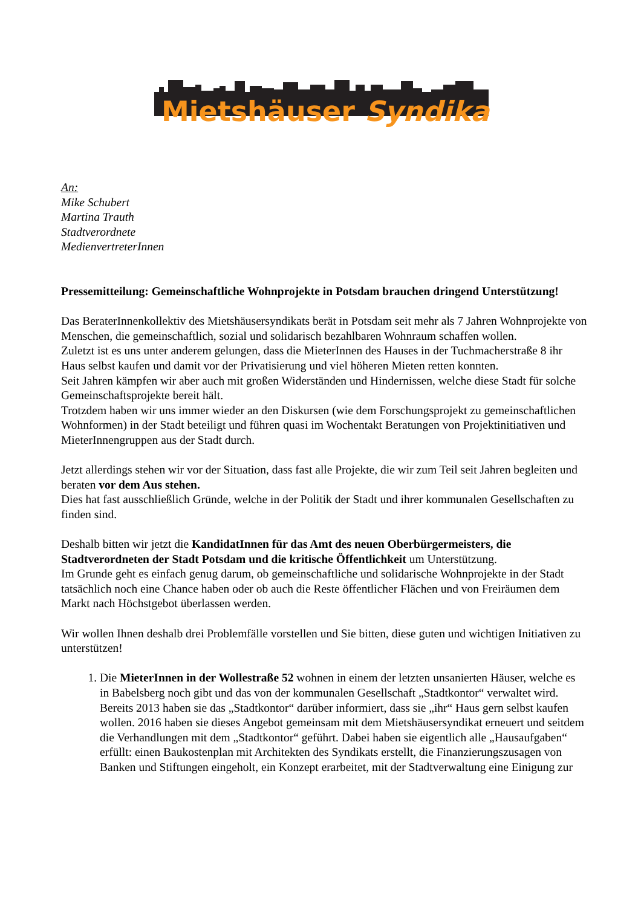Mietshäuser Syndikat
An:
Mike Schubert
Martina Trauth
Stadtverordnete
MedienvertreterInnen
Pressemitteilung: Gemeinschaftliche Wohnprojekte in Potsdam brauchen dringend Unterstützung!
Das BeraterInnenkollektiv des Mietshäusersyndikats berät in Potsdam seit mehr als 7 Jahren Wohnprojekte von Menschen, die gemeinschaftlich, sozial und solidarisch bezahlbaren Wohnraum schaffen wollen.
Zuletzt ist es uns unter anderem gelungen, dass die MieterInnen des Hauses in der Tuchmacherstraße 8 ihr Haus selbst kaufen und damit vor der Privatisierung und viel höheren Mieten retten konnten.
Seit Jahren kämpfen wir aber auch mit großen Widerständen und Hindernissen, welche diese Stadt für solche Gemeinschaftsprojekte bereit hält.
Trotzdem haben wir uns immer wieder an den Diskursen (wie dem Forschungsprojekt zu gemeinschaftlichen Wohnformen) in der Stadt beteiligt und führen quasi im Wochentakt Beratungen von Projektinitiativen und MieterInnengruppen aus der Stadt durch.
Jetzt allerdings stehen wir vor der Situation, dass fast alle Projekte, die wir zum Teil seit Jahren begleiten und beraten vor dem Aus stehen.
Dies hat fast ausschließlich Gründe, welche in der Politik der Stadt und ihrer kommunalen Gesellschaften zu finden sind.
Deshalb bitten wir jetzt die KandidatInnen für das Amt des neuen Oberbürgermeisters, die Stadtverordneten der Stadt Potsdam und die kritische Öffentlichkeit um Unterstützung.
Im Grunde geht es einfach genug darum, ob gemeinschaftliche und solidarische Wohnprojekte in der Stadt tatsächlich noch eine Chance haben oder ob auch die Reste öffentlicher Flächen und von Freiräumen dem Markt nach Höchstgebot überlassen werden.
Wir wollen Ihnen deshalb drei Problemfälle vorstellen und Sie bitten, diese guten und wichtigen Initiativen zu unterstützen!
1. Die MieterInnen in der Wollestraße 52 wohnen in einem der letzten unsanierten Häuser, welche es in Babelsberg noch gibt und das von der kommunalen Gesellschaft „Stadtkontor“ verwaltet wird. Bereits 2013 haben sie das „Stadtkontor“ darüber informiert, dass sie „ihr“ Haus gern selbst kaufen wollen. 2016 haben sie dieses Angebot gemeinsam mit dem Mietshäusersyndikat erneuert und seitdem die Verhandlungen mit dem „Stadtkontor“ geführt. Dabei haben sie eigentlich alle „Hausaufgaben“ erfüllt: einen Baukostenplan mit Architekten des Syndikats erstellt, die Finanzierungszusagen von Banken und Stiftungen eingeholt, ein Konzept erarbeitet, mit der Stadtverwaltung eine Einigung zur